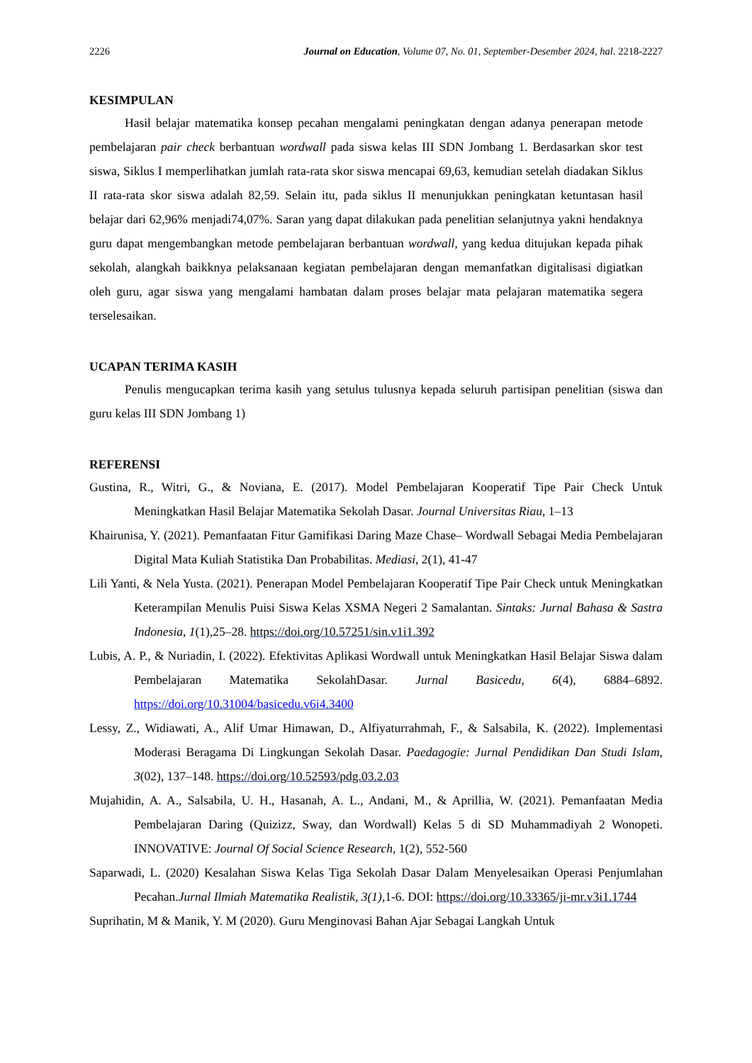2226 Journal on Education, Volume 07, No. 01, September-Desember 2024, hal. 2218-2227
KESIMPULAN
Hasil belajar matematika konsep pecahan mengalami peningkatan dengan adanya penerapan metode pembelajaran pair check berbantuan wordwall pada siswa kelas III SDN Jombang 1. Berdasarkan skor test siswa, Siklus I memperlihatkan jumlah rata-rata skor siswa mencapai 69,63, kemudian setelah diadakan Siklus II rata-rata skor siswa adalah 82,59. Selain itu, pada siklus II menunjukkan peningkatan ketuntasan hasil belajar dari 62,96% menjadi74,07%. Saran yang dapat dilakukan pada penelitian selanjutnya yakni hendaknya guru dapat mengembangkan metode pembelajaran berbantuan wordwall, yang kedua ditujukan kepada pihak sekolah, alangkah baikknya pelaksanaan kegiatan pembelajaran dengan memanfatkan digitalisasi digiatkan oleh guru, agar siswa yang mengalami hambatan dalam proses belajar mata pelajaran matematika segera terselesaikan.
UCAPAN TERIMA KASIH
Penulis mengucapkan terima kasih yang setulus tulusnya kepada seluruh partisipan penelitian (siswa dan guru kelas III SDN Jombang 1)
REFERENSI
Gustina, R., Witri, G., & Noviana, E. (2017). Model Pembelajaran Kooperatif Tipe Pair Check Untuk Meningkatkan Hasil Belajar Matematika Sekolah Dasar. Journal Universitas Riau, 1–13
Khairunisa, Y. (2021). Pemanfaatan Fitur Gamifikasi Daring Maze Chase– Wordwall Sebagai Media Pembelajaran Digital Mata Kuliah Statistika Dan Probabilitas. Mediasi, 2(1), 41-47
Lili Yanti, & Nela Yusta. (2021). Penerapan Model Pembelajaran Kooperatif Tipe Pair Check untuk Meningkatkan Keterampilan Menulis Puisi Siswa Kelas XSMA Negeri 2 Samalantan. Sintaks: Jurnal Bahasa & Sastra Indonesia, 1(1),25–28. https://doi.org/10.57251/sin.v1i1.392
Lubis, A. P., & Nuriadin, I. (2022). Efektivitas Aplikasi Wordwall untuk Meningkatkan Hasil Belajar Siswa dalam Pembelajaran Matematika SekolahDasar. Jurnal Basicedu, 6(4), 6884–6892. https://doi.org/10.31004/basicedu.v6i4.3400
Lessy, Z., Widiawati, A., Alif Umar Himawan, D., Alfiyaturrahmah, F., & Salsabila, K. (2022). Implementasi Moderasi Beragama Di Lingkungan Sekolah Dasar. Paedagogie: Jurnal Pendidikan Dan Studi Islam, 3(02), 137–148. https://doi.org/10.52593/pdg.03.2.03
Mujahidin, A. A., Salsabila, U. H., Hasanah, A. L., Andani, M., & Aprillia, W. (2021). Pemanfaatan Media Pembelajaran Daring (Quizizz, Sway, dan Wordwall) Kelas 5 di SD Muhammadiyah 2 Wonopeti. INNOVATIVE: Journal Of Social Science Research, 1(2), 552-560
Saparwadi, L. (2020) Kesalahan Siswa Kelas Tiga Sekolah Dasar Dalam Menyelesaikan Operasi Penjumlahan Pecahan.Jurnal Ilmiah Matematika Realistik, 3(1), 1-6. DOI: https://doi.org/10.33365/ji-mr.v3i1.1744
Suprihatin, M & Manik, Y. M (2020). Guru Menginovasi Bahan Ajar Sebagai Langkah Untuk